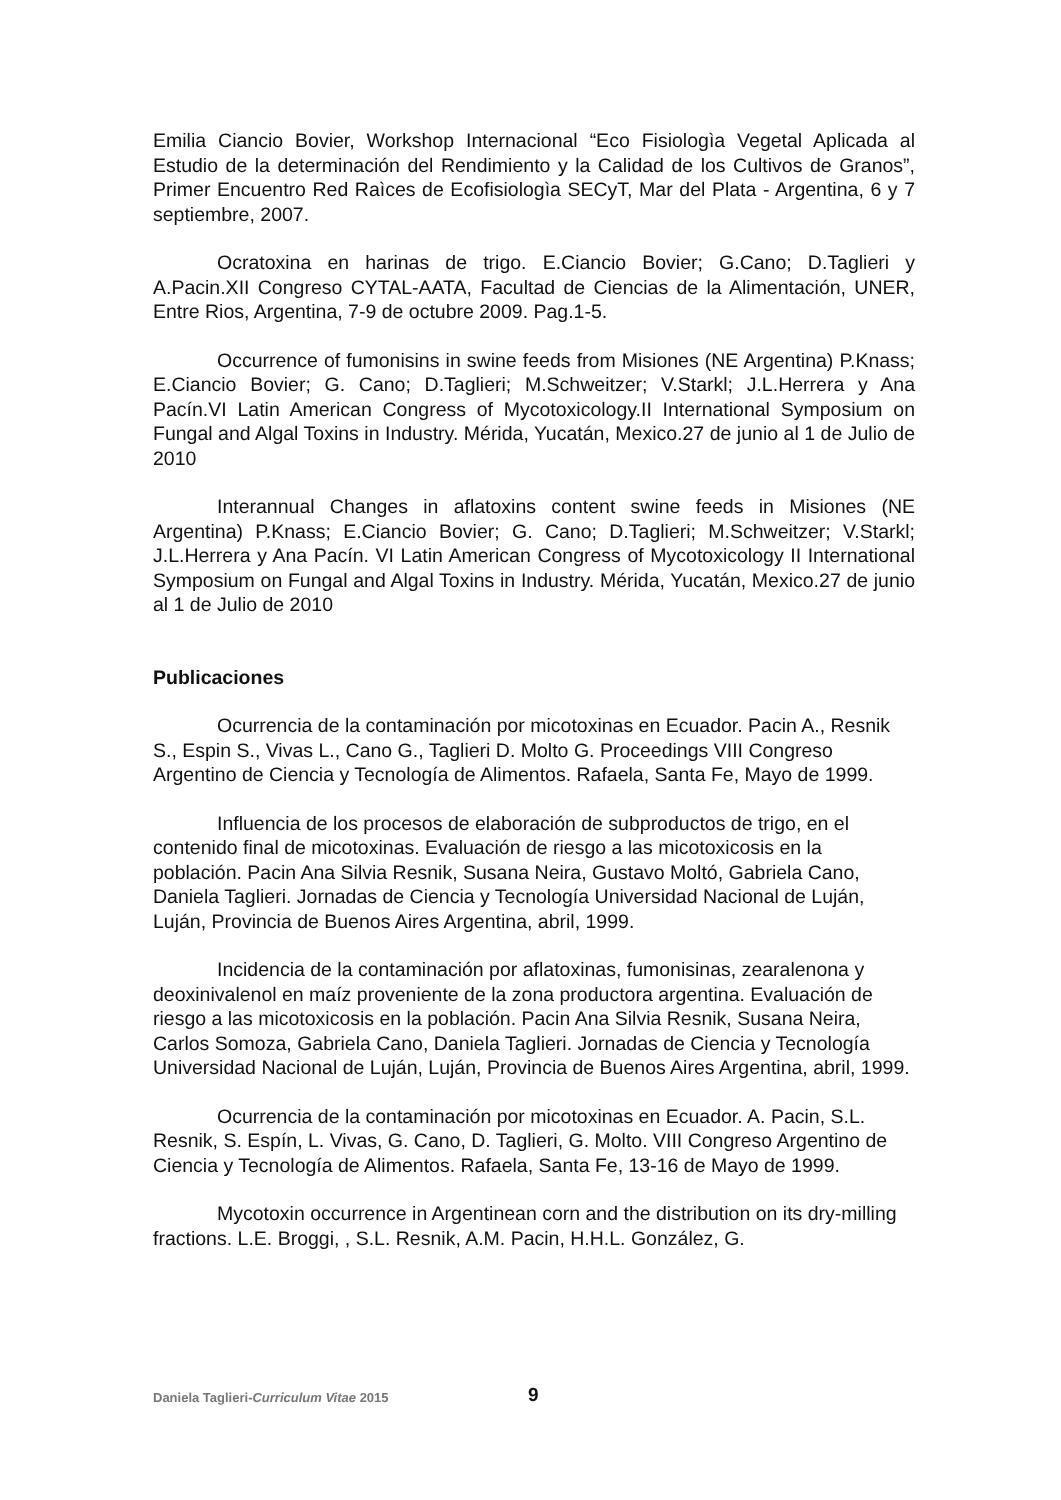Emilia Ciancio Bovier, Workshop Internacional “Eco Fisiologìa Vegetal Aplicada al Estudio de la determinación del Rendimiento y la Calidad de los Cultivos de Granos”, Primer Encuentro Red Raìces de Ecofisiologìa SECyT, Mar del Plata - Argentina, 6 y 7 septiembre, 2007.
Ocratoxina en harinas de trigo. E.Ciancio Bovier; G.Cano; D.Taglieri y A.Pacin.XII Congreso CYTAL-AATA, Facultad de Ciencias de la Alimentación, UNER, Entre Rios, Argentina, 7-9 de octubre 2009. Pag.1-5.
Occurrence of fumonisins in swine feeds from Misiones (NE Argentina) P.Knass; E.Ciancio Bovier; G. Cano; D.Taglieri; M.Schweitzer; V.Starkl; J.L.Herrera y Ana Pacín.VI Latin American Congress of Mycotoxicology.II International Symposium on Fungal and Algal Toxins in Industry. Mérida, Yucatán, Mexico.27 de junio al 1 de Julio de 2010
Interannual Changes in aflatoxins content swine feeds in Misiones (NE Argentina) P.Knass; E.Ciancio Bovier; G. Cano; D.Taglieri; M.Schweitzer; V.Starkl; J.L.Herrera y Ana Pacín. VI Latin American Congress of Mycotoxicology II International Symposium on Fungal and Algal Toxins in Industry. Mérida, Yucatán, Mexico.27 de junio al 1 de Julio de 2010
Publicaciones
Ocurrencia de la contaminación por micotoxinas en Ecuador. Pacin A., Resnik S., Espin S., Vivas L., Cano G., Taglieri D. Molto G. Proceedings VIII Congreso Argentino de Ciencia y Tecnología de Alimentos. Rafaela, Santa Fe, Mayo de 1999.
Influencia de los procesos de elaboración de subproductos de trigo, en el contenido final de micotoxinas. Evaluación de riesgo a las micotoxicosis en la población. Pacin Ana Silvia Resnik, Susana Neira, Gustavo Moltó, Gabriela Cano, Daniela Taglieri. Jornadas de Ciencia y Tecnología Universidad Nacional de Luján, Luján, Provincia de Buenos Aires Argentina, abril, 1999.
Incidencia de la contaminación por aflatoxinas, fumonisinas, zearalenona y deoxinivalenol en maíz proveniente de la zona productora argentina. Evaluación de riesgo a las micotoxicosis en la población. Pacin Ana Silvia Resnik, Susana Neira, Carlos Somoza, Gabriela Cano, Daniela Taglieri. Jornadas de Ciencia y Tecnología Universidad Nacional de Luján, Luján, Provincia de Buenos Aires Argentina, abril, 1999.
Ocurrencia de la contaminación por micotoxinas en Ecuador. A. Pacin, S.L. Resnik, S. Espín, L. Vivas, G. Cano, D. Taglieri, G. Molto. VIII Congreso Argentino de Ciencia y Tecnología de Alimentos. Rafaela, Santa Fe, 13-16 de Mayo de 1999.
Mycotoxin occurrence in Argentinean corn and the distribution on its dry-milling fractions. L.E. Broggi, , S.L. Resnik, A.M. Pacin, H.H.L. González, G.
Daniela Taglieri-Curriculum Vitae 2015 9